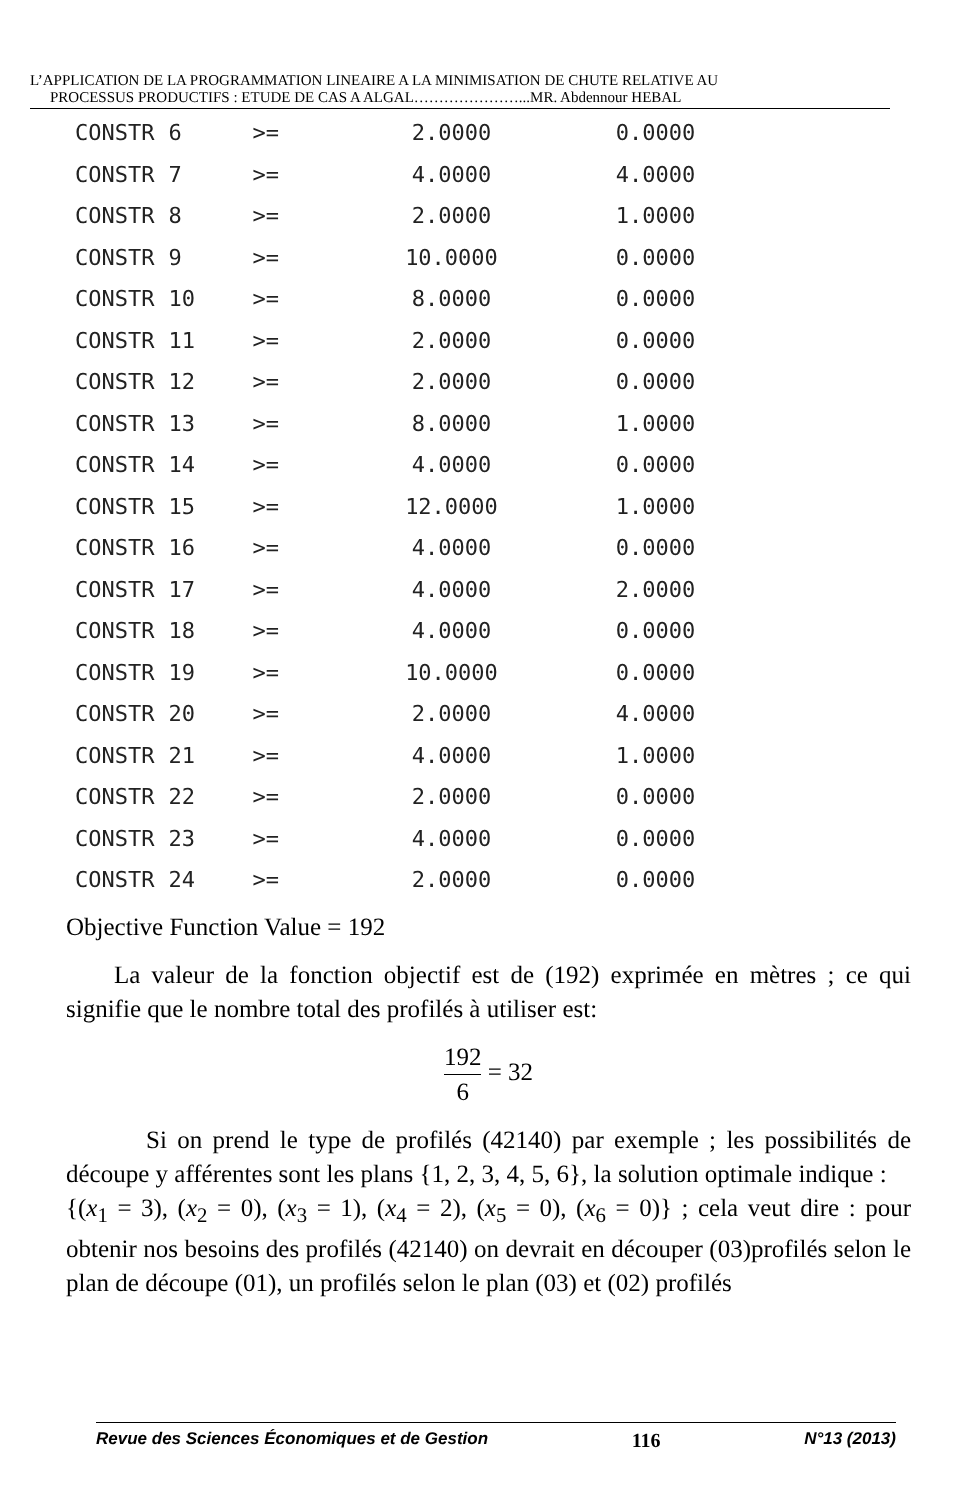L’APPLICATION DE LA PROGRAMMATION LINEAIRE A LA MINIMISATION DE CHUTE RELATIVE AU
PROCESSUS PRODUCTIFS : ETUDE DE CAS A ALGAL…………………...MR. Abdennour HEBAL
| CONSTR | 6 | >= | 2.0000 | 0.0000 |
| CONSTR | 7 | >= | 4.0000 | 4.0000 |
| CONSTR | 8 | >= | 2.0000 | 1.0000 |
| CONSTR | 9 | >= | 10.0000 | 0.0000 |
| CONSTR | 10 | >= | 8.0000 | 0.0000 |
| CONSTR | 11 | >= | 2.0000 | 0.0000 |
| CONSTR | 12 | >= | 2.0000 | 0.0000 |
| CONSTR | 13 | >= | 8.0000 | 1.0000 |
| CONSTR | 14 | >= | 4.0000 | 0.0000 |
| CONSTR | 15 | >= | 12.0000 | 1.0000 |
| CONSTR | 16 | >= | 4.0000 | 0.0000 |
| CONSTR | 17 | >= | 4.0000 | 2.0000 |
| CONSTR | 18 | >= | 4.0000 | 0.0000 |
| CONSTR | 19 | >= | 10.0000 | 0.0000 |
| CONSTR | 20 | >= | 2.0000 | 4.0000 |
| CONSTR | 21 | >= | 4.0000 | 1.0000 |
| CONSTR | 22 | >= | 2.0000 | 0.0000 |
| CONSTR | 23 | >= | 4.0000 | 0.0000 |
| CONSTR | 24 | >= | 2.0000 | 0.0000 |
Objective Function Value = 192
La valeur de la fonction objectif est de (192) exprimée en mètres ; ce qui signifie que le nombre total des profilés à utiliser est:
192 6 = 32
Si on prend le type de profilés (42140) par exemple ; les possibilités de découpe y afférentes sont les plans {1, 2, 3, 4, 5, 6}, la solution optimale indique :
{(x<sub>1</sub> = 3), (x<sub>2</sub> = 0), (x<sub>3</sub> = 1), (x<sub>4</sub> = 2), (x<sub>5</sub> = 0), (x<sub>6</sub> = 0)} ; cela veut dire : pour obtenir nos besoins des profilés (42140) on devrait en découper (03)profilés selon le plan de découpe (01), un profilés selon le plan (03) et (02) profilés
Revue des Sciences Économiques et de Gestion 116 N°13 (2013)